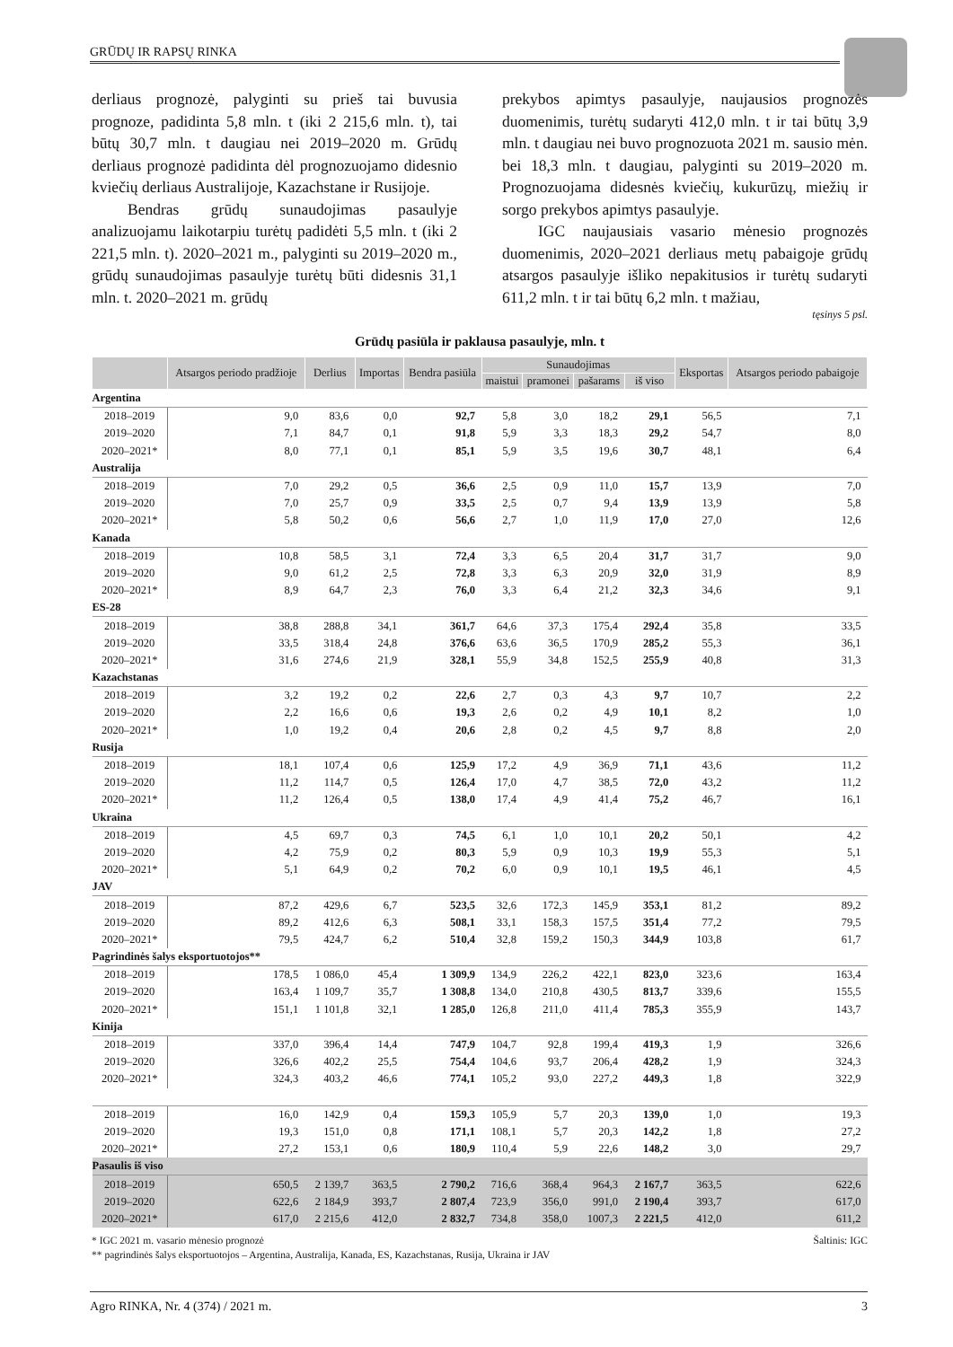GRŪDŲ IR RAPSŲ RINKA
derliaus prognozė, palyginti su prieš tai buvusia prognoze, padidinta 5,8 mln. t (iki 2 215,6 mln. t), tai būtų 30,7 mln. t daugiau nei 2019–2020 m. Grūdų derliaus prognozė padidinta dėl prognozuojamo didesnio kviečių derliaus Australijoje, Kazachstane ir Rusijoje.
Bendras grūdų sunaudojimas pasaulyje analizuojamu laikotarpiu turėtų padidėti 5,5 mln. t (iki 2 221,5 mln. t). 2020–2021 m., palyginti su 2019–2020 m., grūdų sunaudojimas pasaulyje turėtų būti didesnis 31,1 mln. t. 2020–2021 m. grūdų
prekybos apimtys pasaulyje, naujausios prognozės duomenimis, turėtų sudaryti 412,0 mln. t ir tai būtų 3,9 mln. t daugiau nei buvo prognozuota 2021 m. sausio mėn. bei 18,3 mln. t daugiau, palyginti su 2019–2020 m. Prognozuojama didesnės kviečių, kukurūzų, miežių ir sorgo prekybos apimtys pasaulyje.
IGC naujausiais vasario mėnesio prognozės duomenimis, 2020–2021 derliaus metų pabaigoje grūdų atsargos pasaulyje išliko nepakitusios ir turėtų sudaryti 611,2 mln. t ir tai būtų 6,2 mln. t mažiau,
tęsinys 5 psl.
Grūdų pasiūla ir paklausa pasaulyje, mln. t
| | Atsargos periodo pradžioje | Derlius | Importas | Bendra pasiūla | Sunaudojimas | | | | Eksportas | Atsargos periodo pabaigoje |
| --- | --- | --- | --- | --- | --- | --- | --- | --- | --- | --- |
| | | | | | maistui | pramonei | pašarams | iš viso | | |
| Argentina | | | | | | | | | | |
| 2018–2019 | 9,0 | 83,6 | 0,0 | 92,7 | 5,8 | 3,0 | 18,2 | 29,1 | 56,5 | 7,1 |
| 2019–2020 | 7,1 | 84,7 | 0,1 | 91,8 | 5,9 | 3,3 | 18,3 | 29,2 | 54,7 | 8,0 |
| 2020–2021* | 8,0 | 77,1 | 0,1 | 85,1 | 5,9 | 3,5 | 19,6 | 30,7 | 48,1 | 6,4 |
| Australija | | | | | | | | | | |
| 2018–2019 | 7,0 | 29,2 | 0,5 | 36,6 | 2,5 | 0,9 | 11,0 | 15,7 | 13,9 | 7,0 |
| 2019–2020 | 7,0 | 25,7 | 0,9 | 33,5 | 2,5 | 0,7 | 9,4 | 13,9 | 13,9 | 5,8 |
| 2020–2021* | 5,8 | 50,2 | 0,6 | 56,6 | 2,7 | 1,0 | 11,9 | 17,0 | 27,0 | 12,6 |
| Kanada | | | | | | | | | | |
| 2018–2019 | 10,8 | 58,5 | 3,1 | 72,4 | 3,3 | 6,5 | 20,4 | 31,7 | 31,7 | 9,0 |
| 2019–2020 | 9,0 | 61,2 | 2,5 | 72,8 | 3,3 | 6,3 | 20,9 | 32,0 | 31,9 | 8,9 |
| 2020–2021* | 8,9 | 64,7 | 2,3 | 76,0 | 3,3 | 6,4 | 21,2 | 32,3 | 34,6 | 9,1 |
| ES-28 | | | | | | | | | | |
| 2018–2019 | 38,8 | 288,8 | 34,1 | 361,7 | 64,6 | 37,3 | 175,4 | 292,4 | 35,8 | 33,5 |
| 2019–2020 | 33,5 | 318,4 | 24,8 | 376,6 | 63,6 | 36,5 | 170,9 | 285,2 | 55,3 | 36,1 |
| 2020–2021* | 31,6 | 274,6 | 21,9 | 328,1 | 55,9 | 34,8 | 152,5 | 255,9 | 40,8 | 31,3 |
| Kazachstanas | | | | | | | | | | |
| 2018–2019 | 3,2 | 19,2 | 0,2 | 22,6 | 2,7 | 0,3 | 4,3 | 9,7 | 10,7 | 2,2 |
| 2019–2020 | 2,2 | 16,6 | 0,6 | 19,3 | 2,6 | 0,2 | 4,9 | 10,1 | 8,2 | 1,0 |
| 2020–2021* | 1,0 | 19,2 | 0,4 | 20,6 | 2,8 | 0,2 | 4,5 | 9,7 | 8,8 | 2,0 |
| Rusija | | | | | | | | | | |
| 2018–2019 | 18,1 | 107,4 | 0,6 | 125,9 | 17,2 | 4,9 | 36,9 | 71,1 | 43,6 | 11,2 |
| 2019–2020 | 11,2 | 114,7 | 0,5 | 126,4 | 17,0 | 4,7 | 38,5 | 72,0 | 43,2 | 11,2 |
| 2020–2021* | 11,2 | 126,4 | 0,5 | 138,0 | 17,4 | 4,9 | 41,4 | 75,2 | 46,7 | 16,1 |
| Ukraina | | | | | | | | | | |
| 2018–2019 | 4,5 | 69,7 | 0,3 | 74,5 | 6,1 | 1,0 | 10,1 | 20,2 | 50,1 | 4,2 |
| 2019–2020 | 4,2 | 75,9 | 0,2 | 80,3 | 5,9 | 0,9 | 10,3 | 19,9 | 55,3 | 5,1 |
| 2020–2021* | 5,1 | 64,9 | 0,2 | 70,2 | 6,0 | 0,9 | 10,1 | 19,5 | 46,1 | 4,5 |
| JAV | | | | | | | | | | |
| 2018–2019 | 87,2 | 429,6 | 6,7 | 523,5 | 32,6 | 172,3 | 145,9 | 353,1 | 81,2 | 89,2 |
| 2019–2020 | 89,2 | 412,6 | 6,3 | 508,1 | 33,1 | 158,3 | 157,5 | 351,4 | 77,2 | 79,5 |
| 2020–2021* | 79,5 | 424,7 | 6,2 | 510,4 | 32,8 | 159,2 | 150,3 | 344,9 | 103,8 | 61,7 |
| Pagrindinės šalys eksportuotojos** | | | | | | | | | | |
| 2018–2019 | 178,5 | 1 086,0 | 45,4 | 1 309,9 | 134,9 | 226,2 | 422,1 | 823,0 | 323,6 | 163,4 |
| 2019–2020 | 163,4 | 1 109,7 | 35,7 | 1 308,8 | 134,0 | 210,8 | 430,5 | 813,7 | 339,6 | 155,5 |
| 2020–2021* | 151,1 | 1 101,8 | 32,1 | 1 285,0 | 126,8 | 211,0 | 411,4 | 785,3 | 355,9 | 143,7 |
| Kinija | | | | | | | | | | |
| 2018–2019 | 337,0 | 396,4 | 14,4 | 747,9 | 104,7 | 92,8 | 199,4 | 419,3 | 1,9 | 326,6 |
| 2019–2020 | 326,6 | 402,2 | 25,5 | 754,4 | 104,6 | 93,7 | 206,4 | 428,2 | 1,9 | 324,3 |
| 2020–2021* | 324,3 | 403,2 | 46,6 | 774,1 | 105,2 | 93,0 | 227,2 | 449,3 | 1,8 | 322,9 |
| 2018–2019 | 16,0 | 142,9 | 0,4 | 159,3 | 105,9 | 5,7 | 20,3 | 139,0 | 1,0 | 19,3 |
| 2019–2020 | 19,3 | 151,0 | 0,8 | 171,1 | 108,1 | 5,7 | 20,3 | 142,2 | 1,8 | 27,2 |
| 2020–2021* | 27,2 | 153,1 | 0,6 | 180,9 | 110,4 | 5,9 | 22,6 | 148,2 | 3,0 | 29,7 |
| Pasaulis iš viso | | | | | | | | | | |
| 2018–2019 | 650,5 | 2 139,7 | 363,5 | 2 790,2 | 716,6 | 368,4 | 964,3 | 2 167,7 | 363,5 | 622,6 |
| 2019–2020 | 622,6 | 2 184,9 | 393,7 | 2 807,4 | 723,9 | 356,0 | 991,0 | 2 190,4 | 393,7 | 617,0 |
| 2020–2021* | 617,0 | 2 215,6 | 412,0 | 2 832,7 | 734,8 | 358,0 | 1007,3 | 2 221,5 | 412,0 | 611,2 |
* IGC 2021 m. vasario mėnesio prognozė Šaltinis: IGC
** pagrindinės šalys eksportuotojos – Argentina, Australija, Kanada, ES, Kazachstanas, Rusija, Ukraina ir JAV
Agro RINKA, Nr. 4 (374) / 2021 m. 3